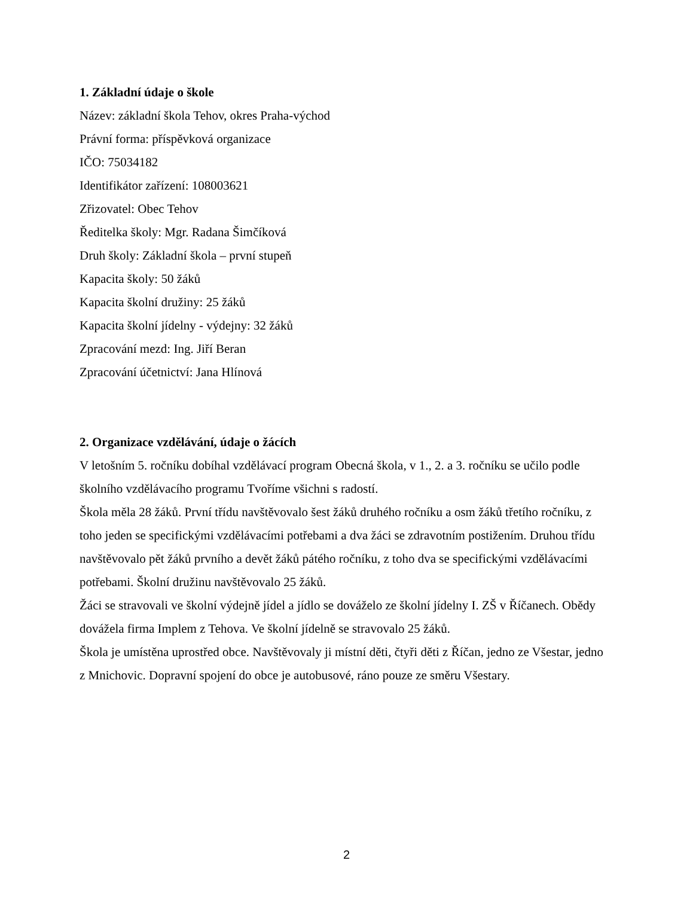1. Základní údaje o škole
Název: základní škola Tehov, okres Praha-východ
Právní forma: příspěvková organizace
IČO: 75034182
Identifikátor zařízení: 108003621
Zřizovatel: Obec Tehov
Ředitelka školy: Mgr. Radana Šimčíková
Druh školy: Základní škola – první stupeň
Kapacita školy: 50 žáků
Kapacita školní družiny: 25 žáků
Kapacita školní jídelny - výdejny: 32 žáků
Zpracování mezd: Ing. Jiří Beran
Zpracování účetnictví: Jana Hlínová
2. Organizace vzdělávání, údaje o žácích
V letošním 5. ročníku dobíhal vzdělávací program Obecná škola, v 1., 2. a 3. ročníku se učilo podle školního vzdělávacího programu Tvoříme všichni s radostí.
Škola měla 28 žáků. První třídu navštěvovalo šest žáků druhého ročníku a osm žáků třetího ročníku, z toho jeden se specifickými vzdělávacími potřebami a dva žáci se zdravotním postižením. Druhou třídu navštěvovalo pět žáků prvního a devět žáků pátého ročníku, z toho dva se specifickými vzdělávacími potřebami. Školní družinu navštěvovalo 25 žáků.
Žáci se stravovali ve školní výdejně jídel a jídlo se dováželo ze školní jídelny I. ZŠ v Říčanech. Obědy dovážela firma Implem z Tehova. Ve školní jídelně se stravovalo 25 žáků.
Škola je umístěna uprostřed obce. Navštěvovaly ji místní děti, čtyři děti z Říčan, jedno ze Všestar, jedno z Mnichovic. Dopravní spojení do obce je autobusové, ráno pouze ze směru Všestary.
2